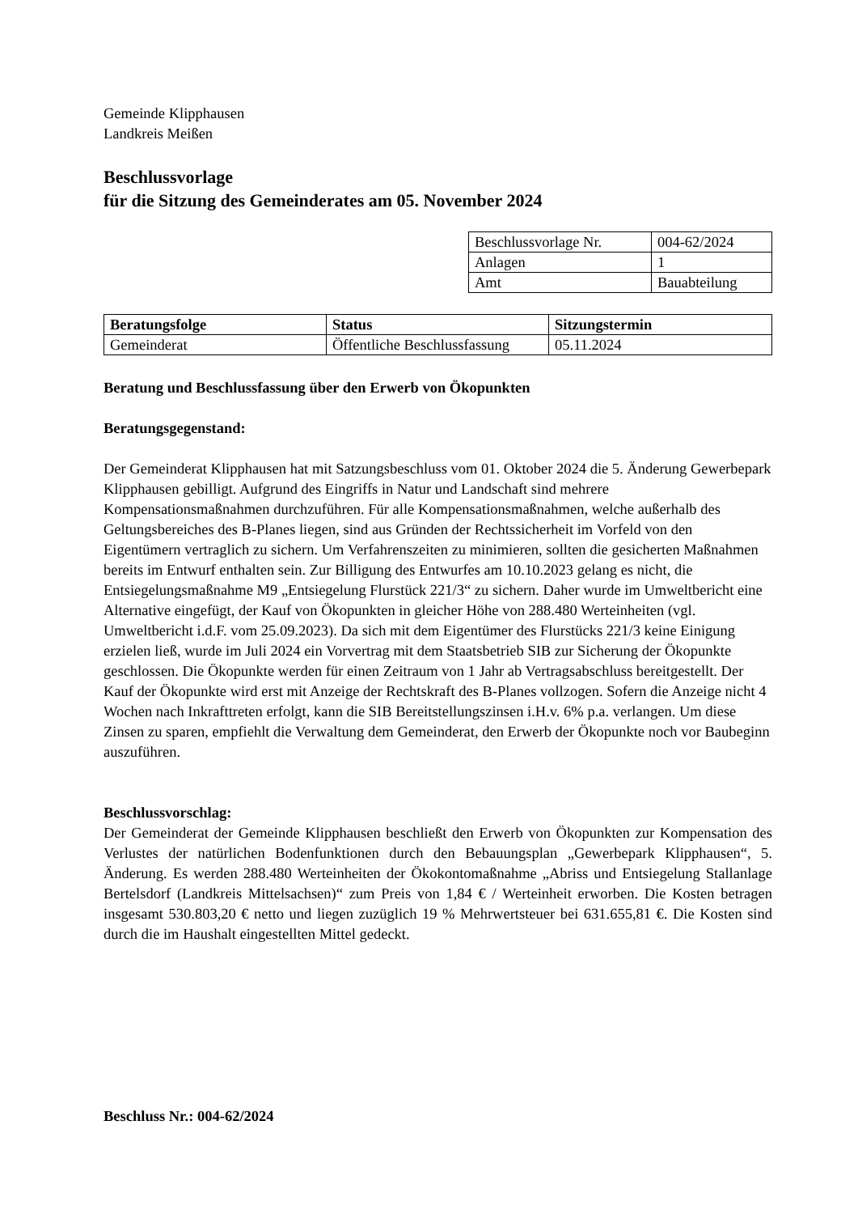Gemeinde Klipphausen
Landkreis Meißen
Beschlussvorlage
für die Sitzung des Gemeinderates am 05. November 2024
| Beschlussvorlage Nr. | 004-62/2024 |
| Anlagen | 1 |
| Amt | Bauabteilung |
| Beratungsfolge | Status | Sitzungstermin |
| --- | --- | --- |
| Gemeinderat | Öffentliche Beschlussfassung | 05.11.2024 |
Beratung und Beschlussfassung über den Erwerb von Ökopunkten
Beratungsgegenstand:
Der Gemeinderat Klipphausen hat mit Satzungsbeschluss vom 01. Oktober 2024 die 5. Änderung Gewerbepark Klipphausen gebilligt. Aufgrund des Eingriffs in Natur und Landschaft sind mehrere Kompensationsmaßnahmen durchzuführen. Für alle Kompensationsmaßnahmen, welche außerhalb des Geltungsbereiches des B-Planes liegen, sind aus Gründen der Rechtssicherheit im Vorfeld von den Eigentümern vertraglich zu sichern. Um Verfahrenszeiten zu minimieren, sollten die gesicherten Maßnahmen bereits im Entwurf enthalten sein. Zur Billigung des Entwurfes am 10.10.2023 gelang es nicht, die Entsiegelungsmaßnahme M9 „Entsiegelung Flurstück 221/3“ zu sichern. Daher wurde im Umweltbericht eine Alternative eingefügt, der Kauf von Ökopunkten in gleicher Höhe von 288.480 Werteinheiten (vgl. Umweltbericht i.d.F. vom 25.09.2023). Da sich mit dem Eigentümer des Flurstücks 221/3 keine Einigung erzielen ließ, wurde im Juli 2024 ein Vorvertrag mit dem Staatsbetrieb SIB zur Sicherung der Ökopunkte geschlossen. Die Ökopunkte werden für einen Zeitraum von 1 Jahr ab Vertragsabschluss bereitgestellt. Der Kauf der Ökopunkte wird erst mit Anzeige der Rechtskraft des B-Planes vollzogen. Sofern die Anzeige nicht 4 Wochen nach Inkrafttreten erfolgt, kann die SIB Bereitstellungszinsen i.H.v. 6% p.a. verlangen. Um diese Zinsen zu sparen, empfiehlt die Verwaltung dem Gemeinderat, den Erwerb der Ökopunkte noch vor Baubeginn auszuführen.
Beschlussvorschlag:
Der Gemeinderat der Gemeinde Klipphausen beschließt den Erwerb von Ökopunkten zur Kompensation des Verlustes der natürlichen Bodenfunktionen durch den Bebauungsplan „Gewerbepark Klipphausen“, 5. Änderung. Es werden 288.480 Werteinheiten der Ökokontomaßnahme „Abriss und Entsiegelung Stallanlage Bertelsdorf (Landkreis Mittelsachsen)“ zum Preis von 1,84 € / Werteinheit erworben. Die Kosten betragen insgesamt 530.803,20 € netto und liegen zuzüglich 19 % Mehrwertsteuer bei 631.655,81 €. Die Kosten sind durch die im Haushalt eingestellten Mittel gedeckt.
Beschluss Nr.: 004-62/2024